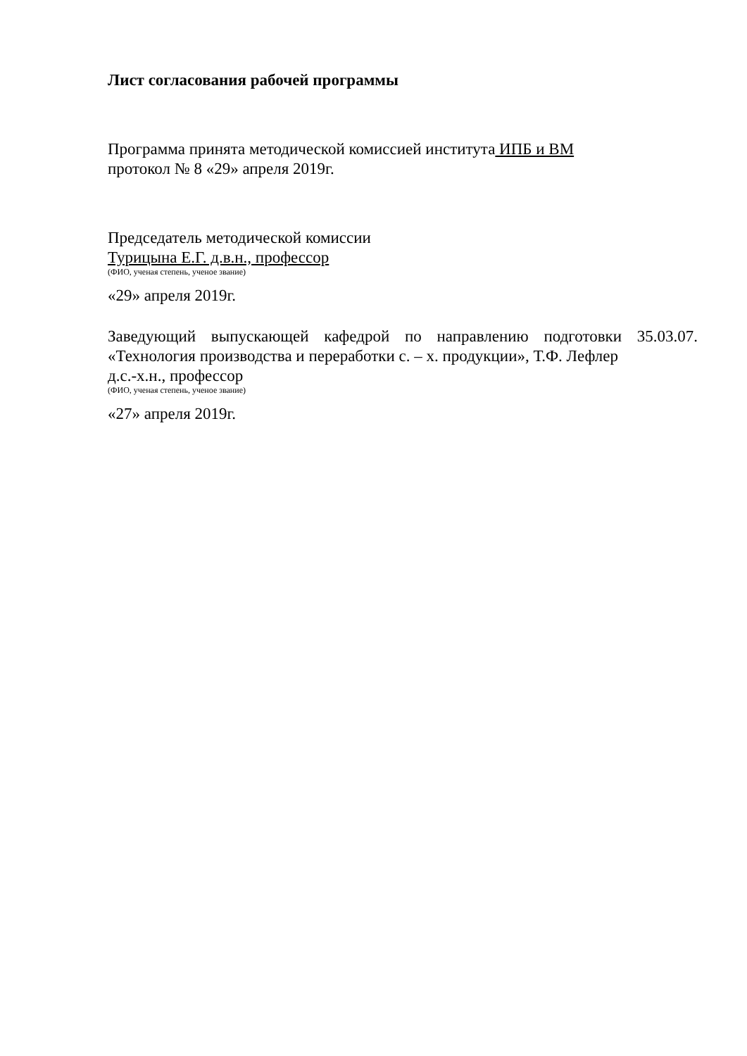Лист согласования рабочей программы
Программа принята методической комиссией института ИПБ и ВМ
протокол № 8 «29» апреля 2019г.
Председатель методической комиссии
Турицына Е.Г. д.в.н., профессор
(ФИО, ученая степень, ученое звание)
«29» апреля 2019г.
Заведующий выпускающей кафедрой по направлению подготовки 35.03.07. «Технология производства и переработки с. – х. продукции», Т.Ф. Лефлер
д.с.-х.н., профессор
(ФИО, ученая степень, ученое звание)
«27» апреля 2019г.